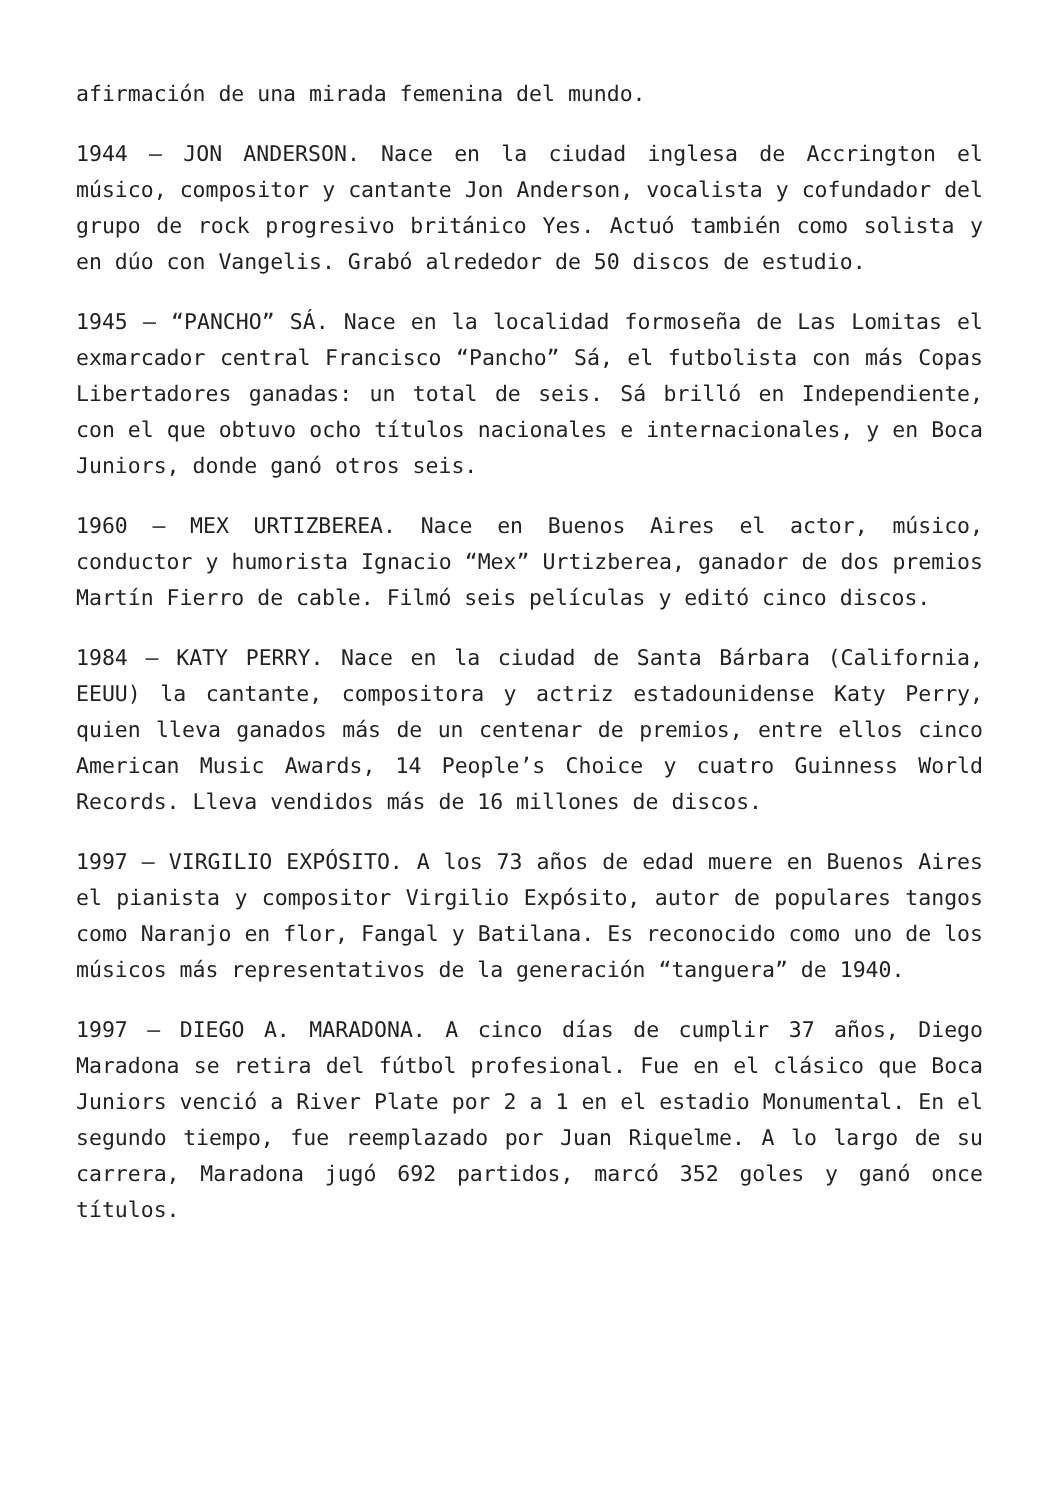afirmación de una mirada femenina del mundo.
1944 – JON ANDERSON. Nace en la ciudad inglesa de Accrington el músico, compositor y cantante Jon Anderson, vocalista y cofundador del grupo de rock progresivo británico Yes. Actuó también como solista y en dúo con Vangelis. Grabó alrededor de 50 discos de estudio.
1945 – “PANCHO” SÁ. Nace en la localidad formoseña de Las Lomitas el exmarcador central Francisco “Pancho” Sá, el futbolista con más Copas Libertadores ganadas: un total de seis. Sá brilló en Independiente, con el que obtuvo ocho títulos nacionales e internacionales, y en Boca Juniors, donde ganó otros seis.
1960 – MEX URTIZBEREA. Nace en Buenos Aires el actor, músico, conductor y humorista Ignacio “Mex” Urtizberea, ganador de dos premios Martín Fierro de cable. Filmó seis películas y editó cinco discos.
1984 – KATY PERRY. Nace en la ciudad de Santa Bárbara (California, EEUU) la cantante, compositora y actriz estadounidense Katy Perry, quien lleva ganados más de un centenar de premios, entre ellos cinco American Music Awards, 14 People’s Choice y cuatro Guinness World Records. Lleva vendidos más de 16 millones de discos.
1997 – VIRGILIO EXPÓSITO. A los 73 años de edad muere en Buenos Aires el pianista y compositor Virgilio Expósito, autor de populares tangos como Naranjo en flor, Fangal y Batilana. Es reconocido como uno de los músicos más representativos de la generación “tanguera” de 1940.
1997 – DIEGO A. MARADONA. A cinco días de cumplir 37 años, Diego Maradona se retira del fútbol profesional. Fue en el clásico que Boca Juniors venció a River Plate por 2 a 1 en el estadio Monumental. En el segundo tiempo, fue reemplazado por Juan Riquelme. A lo largo de su carrera, Maradona jugó 692 partidos, marcó 352 goles y ganó once títulos.